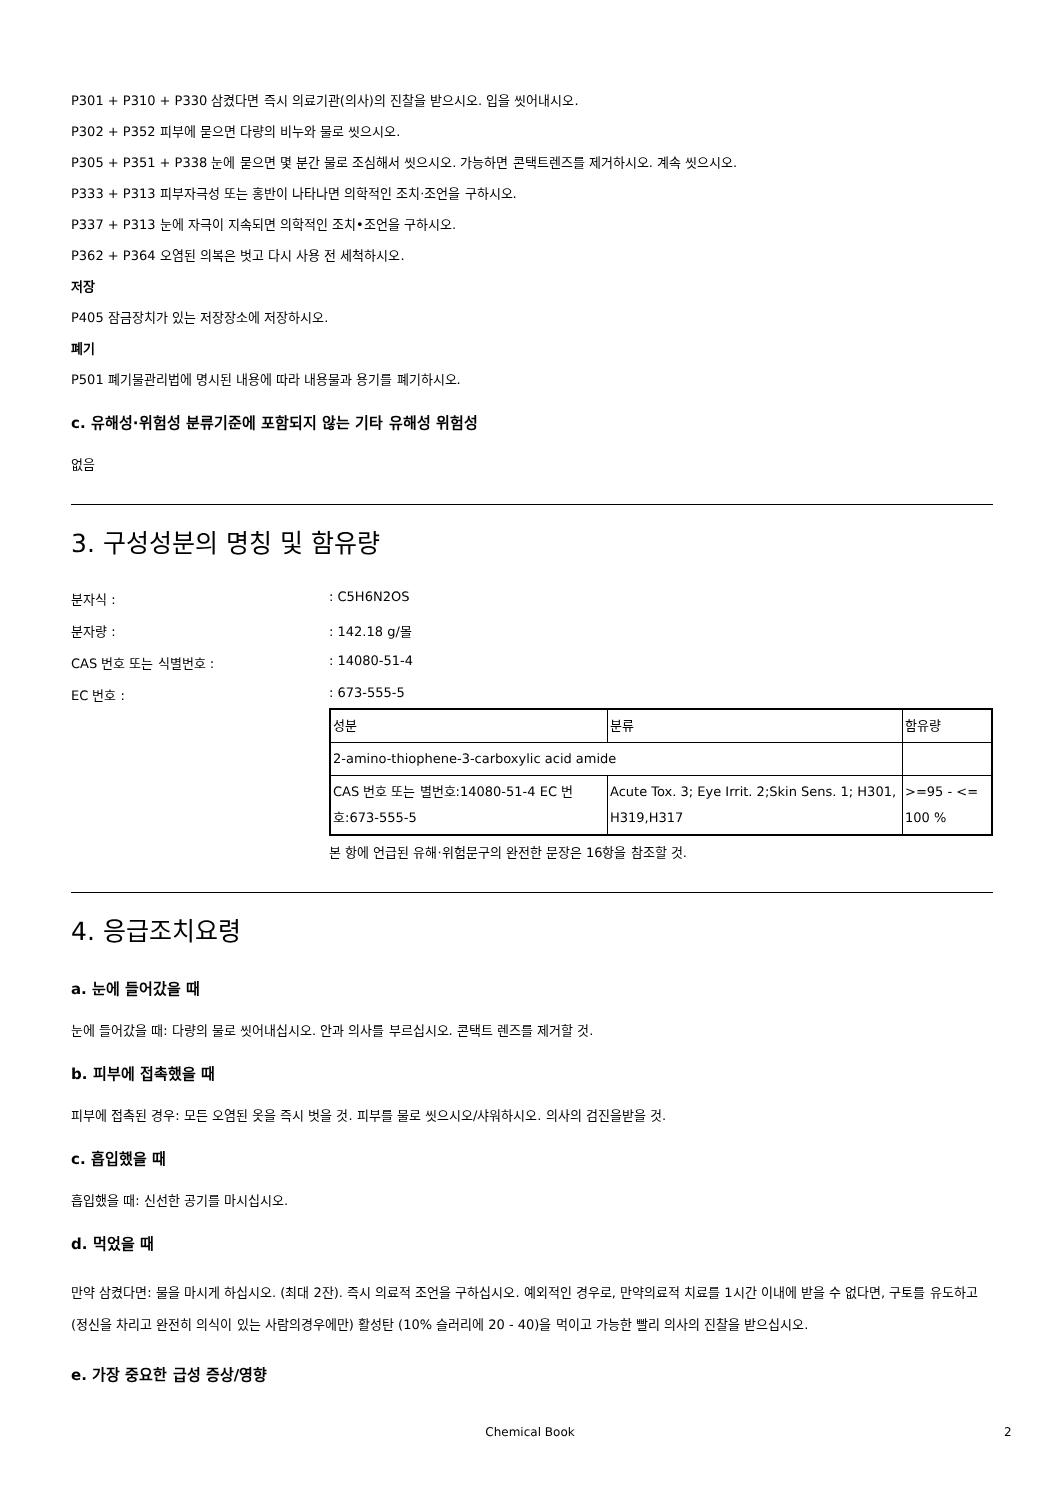P301 + P310 + P330 삼켰다면 즉시 의료기관(의사)의 진찰을 받으시오. 입을 씻어내시오.
P302 + P352 피부에 묻으면 다량의 비누와 물로 씻으시오.
P305 + P351 + P338 눈에 묻으면 몇 분간 물로 조심해서 씻으시오. 가능하면 콘택트렌즈를 제거하시오. 계속 씻으시오.
P333 + P313 피부자극성 또는 홍반이 나타나면 의학적인 조치·조언을 구하시오.
P337 + P313 눈에 자극이 지속되면 의학적인 조치•조언을 구하시오.
P362 + P364 오염된 의복은 벗고 다시 사용 전 세척하시오.
저장
P405 잠금장치가 있는 저장장소에 저장하시오.
폐기
P501 폐기물관리법에 명시된 내용에 따라 내용물과 용기를 폐기하시오.
c. 유해성·위험성 분류기준에 포함되지 않는 기타 유해성 위험성
없음
3. 구성성분의 명칭 및 함유량
분자식 :: C5H6N2OS
분자량 :: 142.18 g/몰
CAS 번호 또는 식별번호 :: 14080-51-4
EC 번호 :: 673-555-5
| 성분 | 분류 | 함유량 |
| 2-amino-thiophene-3-carboxylic acid amide | | |
| CAS 번호 또는 별번호:14080-51-4 EC 번호:673-555-5 | Acute Tox. 3; Eye Irrit. 2;Skin Sens. 1; H301, H319,H317 | >=95 - <= 100 % |
본 항에 언급된 유해·위험문구의 완전한 문장은 16항을 참조할 것.
4. 응급조치요령
a. 눈에 들어갔을 때
눈에 들어갔을 때: 다량의 물로 씻어내십시오. 안과 의사를 부르십시오. 콘택트 렌즈를 제거할 것.
b. 피부에 접촉했을 때
피부에 접촉된 경우: 모든 오염된 옷을 즉시 벗을 것. 피부를 물로 씻으시오/샤워하시오. 의사의 검진을받을 것.
c. 흡입했을 때
흡입했을 때: 신선한 공기를 마시십시오.
d. 먹었을 때
만약 삼켰다면: 물을 마시게 하십시오. (최대 2잔). 즉시 의료적 조언을 구하십시오. 예외적인 경우로, 만약의료적 치료를 1시간 이내에 받을 수 없다면, 구토를 유도하고 (정신을 차리고 완전히 의식이 있는 사람의경우에만) 활성탄 (10% 슬러리에 20 - 40)을 먹이고 가능한 빨리 의사의 진찰을 받으십시오.
e. 가장 중요한 급성 증상/영향
Chemical Book 2